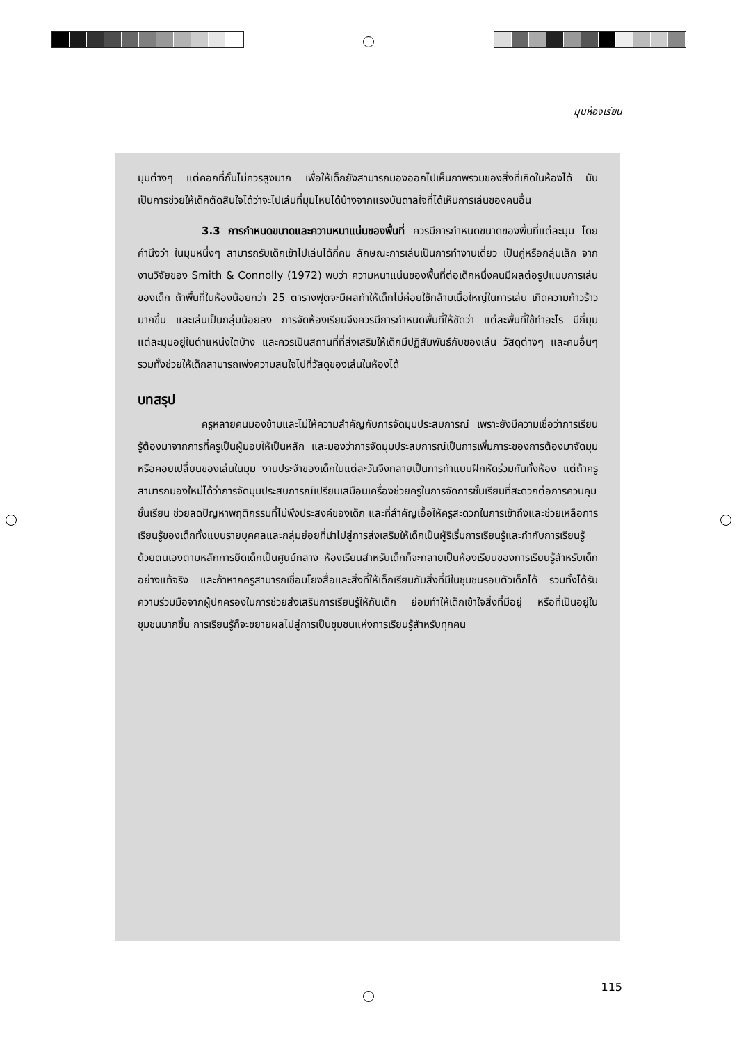มุมห้องเรียน
มุมต่างๆ แต่คอกที่กั้นไม่ควรสูงมาก เพื่อให้เด็กยังสามารถมองออกไปเห็นภาพรวมของสิ่งที่เกิดในห้องได้ นับเป็นการช่วยให้เด็กตัดสินใจได้ว่าจะไปเล่นที่มุมไหนได้บ้างจากแรงบันดาลใจที่ได้เห็นการเล่นของคนอื่น
3.3 การกำหนดขนาดและความหนาแน่นของพื้นที่ ควรมีการกำหนดขนาดของพื้นที่แต่ละมุม โดยคำนึงว่า ในมุมหนึ่งๆ สามารถรับเด็กเข้าไปเล่นได้กี่คน ลักษณะการเล่นเป็นการทำงานเดี่ยว เป็นคู่หรือกลุ่มเล็ก จากงานวิจัยของ Smith & Connolly (1972) พบว่า ความหนาแน่นของพื้นที่ต่อเด็กหนึ่งคนมีผลต่อรูปแบบการเล่นของเด็ก ถ้าพื้นที่ในห้องน้อยกว่า 25 ตารางฟุตจะมีผลทำให้เด็กไม่ค่อยใช้กล้ามเนื้อใหญ่ในการเล่น เกิดความก้าวร้าวมากขึ้น และเล่นเป็นกลุ่มน้อยลง การจัดห้องเรียนจึงควรมีการกำหนดพื้นที่ให้ชัดว่า แต่ละพื้นที่ใช้ทำอะไร มีกี่มุม แต่ละมุมอยู่ในตำแหน่งใดบ้าง และควรเป็นสถานที่ที่ส่งเสริมให้เด็กมีปฏิสัมพันธ์กับของเล่น วัสดุต่างๆ และคนอื่นๆ รวมทั้งช่วยให้เด็กสามารถเพ่งความสนใจไปที่วัสดุของเล่นในห้องได้
บทสรุป
ครูหลายคนมองข้ามและไม่ให้ความสำคัญกับการจัดมุมประสบการณ์ เพราะยังมีความเชื่อว่าการเรียนรู้ต้องมาจากการที่ครูเป็นผู้มอบให้เป็นหลัก และมองว่าการจัดมุมประสบการณ์เป็นการเพิ่มภาระของการต้องมาจัดมุมหรือคอยเปลี่ยนของเล่นในมุม งานประจำของเด็กในแต่ละวันจึงกลายเป็นการทำแบบฝึกหัดร่วมกันทั้งห้อง แต่ถ้าครูสามารถมองใหม่ได้ว่าการจัดมุมประสบการณ์เปรียบเสมือนเครื่องช่วยครูในการจัดการชั้นเรียนที่สะดวกต่อการควบคุมชั้นเรียน ช่วยลดปัญหาพฤติกรรมที่ไม่พึงประสงค์ของเด็ก และที่สำคัญเอื้อให้ครูสะดวกในการเข้าถึงและช่วยเหลือการเรียนรู้ของเด็กทั้งแบบรายบุคคลและกลุ่มย่อยที่นำไปสู่การส่งเสริมให้เด็กเป็นผู้ริเริ่มการเรียนรู้และกำกับการเรียนรู้ด้วยตนเองตามหลักการยึดเด็กเป็นศูนย์กลาง ห้องเรียนสำหรับเด็กก็จะกลายเป็นห้องเรียนของการเรียนรู้สำหรับเด็กอย่างแท้จริง และถ้าหากครูสามารถเชื่อมโยงสื่อและสิ่งที่ให้เด็กเรียนกับสิ่งที่มีในชุมชนรอบตัวเด็กได้ รวมทั้งได้รับความร่วมมือจากผู้ปกครองในการช่วยส่งเสริมการเรียนรู้ให้กับเด็ก ย่อมทำให้เด็กเข้าใจสิ่งที่มีอยู่ หรือที่เป็นอยู่ในชุมชนมากขึ้น การเรียนรู้ก็จะขยายผลไปสู่การเป็นชุมชนแห่งการเรียนรู้สำหรับทุกคน
115